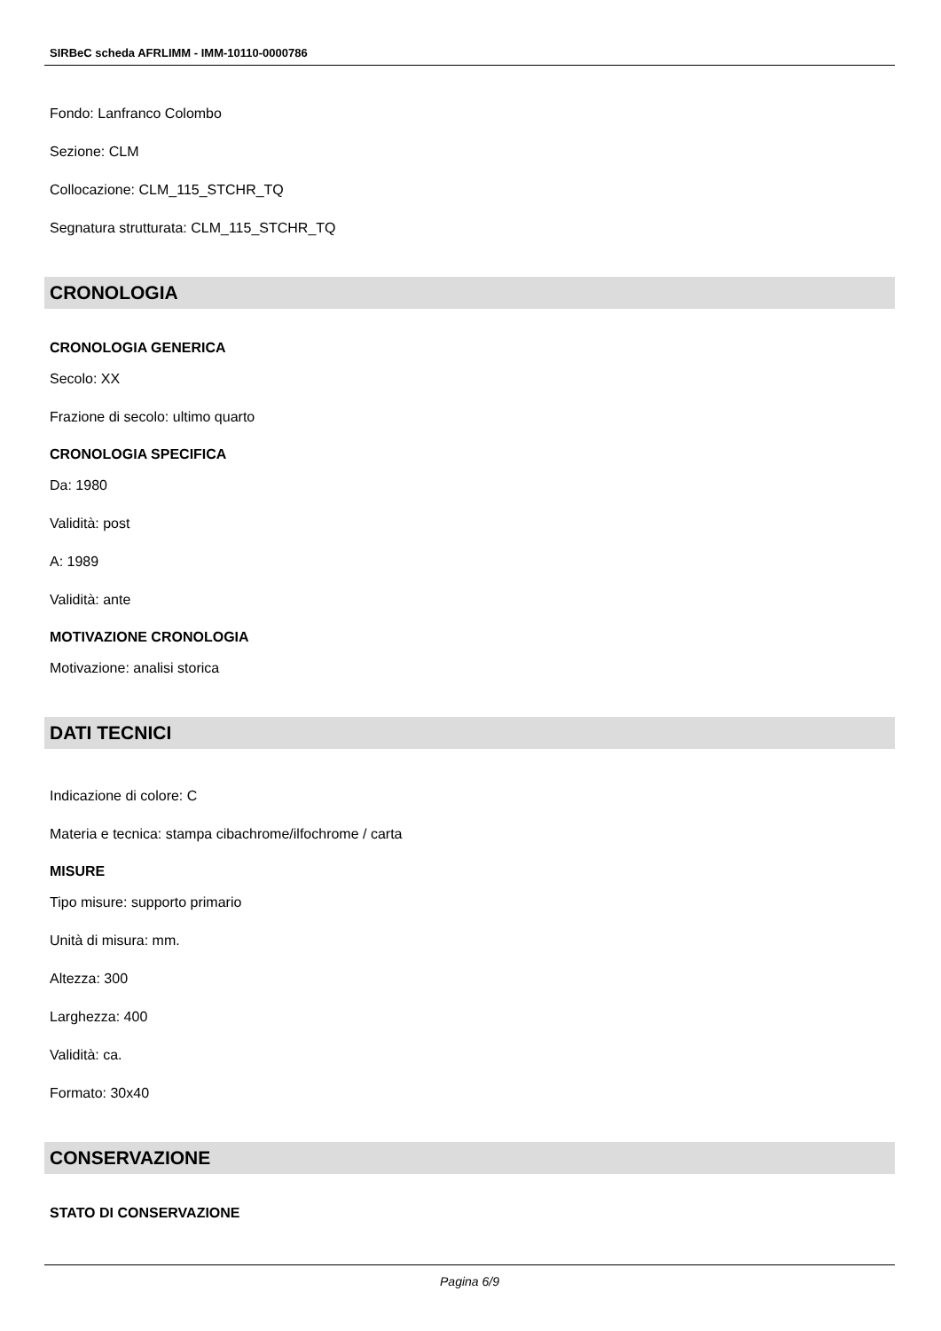SIRBeC scheda AFRLIMM - IMM-10110-0000786
Fondo: Lanfranco Colombo
Sezione: CLM
Collocazione: CLM_115_STCHR_TQ
Segnatura strutturata: CLM_115_STCHR_TQ
CRONOLOGIA
CRONOLOGIA GENERICA
Secolo: XX
Frazione di secolo: ultimo quarto
CRONOLOGIA SPECIFICA
Da: 1980
Validità: post
A: 1989
Validità: ante
MOTIVAZIONE CRONOLOGIA
Motivazione: analisi storica
DATI TECNICI
Indicazione di colore: C
Materia e tecnica: stampa cibachrome/ilfochrome / carta
MISURE
Tipo misure: supporto primario
Unità di misura: mm.
Altezza: 300
Larghezza: 400
Validità: ca.
Formato: 30x40
CONSERVAZIONE
STATO DI CONSERVAZIONE
Pagina 6/9